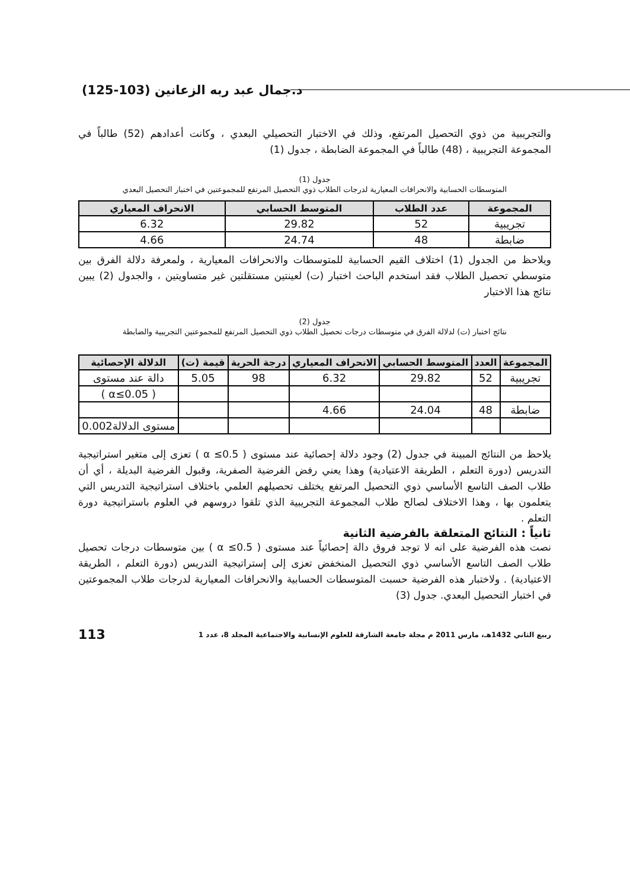د.جمال عبد ربه الزعانين (103-125)
والتجريبية من ذوي التحصيل المرتفع، وذلك في الاختبار التحصيلي البعدي ، وكانت أعدادهم (52) طالباً في المجموعة التجريبية ، (48) طالباً في المجموعة الضابطة ، جدول (1)
جدول (1)
المتوسطات الحسابية والانحرافات المعيارية لدرجات الطلاب ذوي التحصيل المرتفع للمجموعتين في اختبار التحصيل البعدي
| المجموعة | عدد الطلاب | المتوسط الحسابي | الانحراف المعياري |
| --- | --- | --- | --- |
| تجريبية | 52 | 29.82 | 6.32 |
| ضابطة | 48 | 24.74 | 4.66 |
ويلاحظ من الجدول (1) اختلاف القيم الحسابية للمتوسطات والانحرافات المعيارية ، ولمعرفة دلالة الفرق بين متوسطي تحصيل الطلاب فقد استخدم الباحث اختبار (ت) لعينتين مستقلتين غير متساويتين ، والجدول (2) يبين نتائج هذا الاختبار
جدول (2)
نتائج اختبار (ت) لدلالة الفرق في متوسطات درجات تحصيل الطلاب ذوي التحصيل المرتفع للمجموعتين التجريبية والضابطة
| المجموعة | العدد | المتوسط الحسابي | الانحراف المعياري | درجة الحرية | قيمة (ت) | الدلالة الإحصائية |
| --- | --- | --- | --- | --- | --- | --- |
| تجريبية | 52 | 29.82 | 6.32 | 98 | 5.05 | دالة عند مستوى |
| | | | | | | ( α≤0.05 ) |
| ضابطة | 48 | 24.04 | 4.66 | | | |
| | | | | | | مستوى الدلالة0.002 |
يلاحظ من النتائج المبينة في جدول (2) وجود دلالة إحصائية عند مستوى ( 0.5≥ α ) تعزى إلى متغير استراتيجية التدريس (دورة التعلم ، الطريقة الاعتيادية) وهذا يعني رفض الفرضية الصفرية، وقبول الفرضية البديلة ، أي أن طلاب الصف التاسع الأساسي ذوي التحصيل المرتفع يختلف تحصيلهم العلمي باختلاف استراتيجية التدريس التي يتعلمون بها ، وهذا الاختلاف لصالح طلاب المجموعة التجريبية الذي تلقوا دروسهم في العلوم باستراتيجية دورة التعلم .
ثانياً : النتائج المتعلقة بالفرضية الثانية
نصت هذه الفرضية على انه لا توجد فروق دالة إحصائياً عند مستوى ( 0.5≥ α ) بين متوسطات درجات تحصيل طلاب الصف التاسع الأساسي ذوي التحصيل المنخفض تعزى إلى إستراتيجية التدريس (دورة التعلم ، الطريقة الاعتيادية) . ولاختبار هذه الفرضية حسبت المتوسطات الحسابية والانحرافات المعيارية لدرجات طلاب المجموعتين في اختبار التحصيل البعدي. جدول (3)
ربيع الثاني 1432هـ، مارس 2011 م مجلة جامعة الشارقة للعلوم الإنسانية والاجتماعية المجلد 8، عدد 1 113